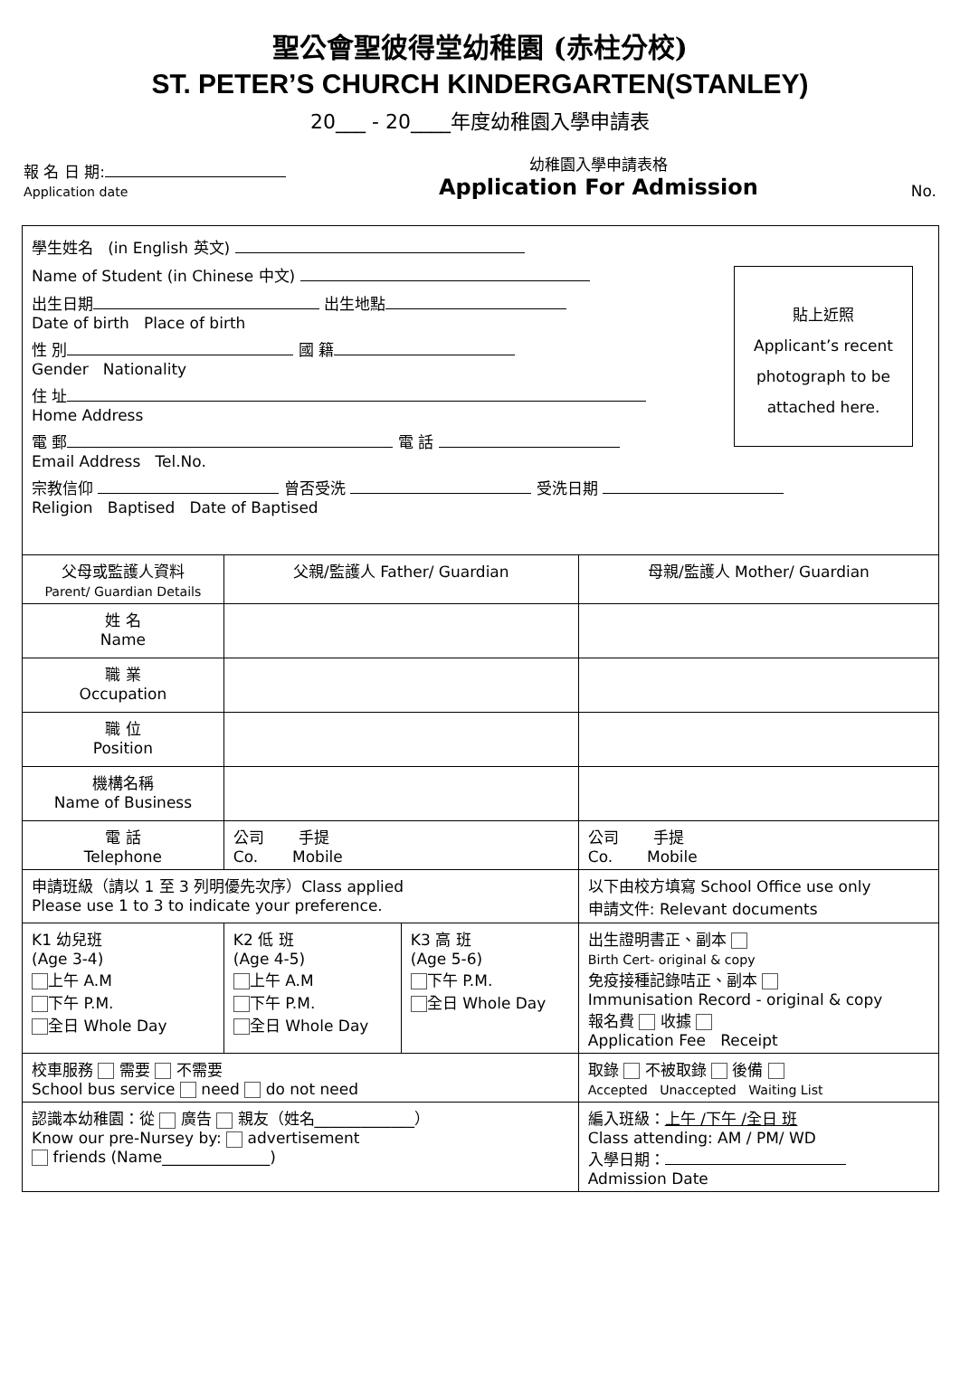聖公會聖彼得堂幼稚園 (赤柱分校)
ST. PETER’S CHURCH KINDERGARTEN(STANLEY)
20___ - 20____年度幼稚園入學申請表
報 名 日 期:
Application date
幼稚園入學申請表格
Application For Admission
No.
| 貼上近照 Applicant’s recent photograph to be attached here. 學生姓名 (in English 英文) Name of Student (in Chinese 中文) 出生日期 出生地點 Date of birth Place of birth 性 別 國 籍 Gender Nationality 住 址 Home Address 電 郵 電 話 Email Address Tel.No. 宗教信仰 曾否受洗 受洗日期 Religion Baptised Date of Baptised | | | |
| 父母或監護人資料 Parent/ Guardian Details | 父親/監護人 Father/ Guardian | | 母親/監護人 Mother/ Guardian |
| 姓 名 Name | | | |
| 職 業 Occupation | | | |
| 職 位 Position | | | |
| 機構名稱 Name of Business | | | |
| 電 話 Telephone | 公司 手提 Co. Mobile | | 公司 手提 Co. Mobile |
| 申請班級（請以 1 至 3 列明優先次序）Class applied Please use 1 to 3 to indicate your preference. | | | 以下由校方填寫 School Office use only 申請文件: Relevant documents |
| K1 幼兒班 (Age 3-4) 上午 A.M 下午 P.M. 全日 Whole Day | K2 低 班 (Age 4-5) 上午 A.M 下午 P.M. 全日 Whole Day | K3 高 班 (Age 5-6) 下午 P.M. 全日 Whole Day | 出生證明書正、副本 Birth Cert- original & copy 免疫接種記錄咭正、副本 Immunisation Record - original & copy 報名費 收據 Application Fee Receipt |
| 校車服務 需要 不需要 School bus service need do not need | | | 取錄 不被取錄 後備 Accepted Unaccepted Waiting List |
| 認識本幼稚園：從 廣告 親友（姓名_____________） Know our pre-Nursey by: advertisement friends (Name______________) | | | 編入班級： 上午 /下午 /全日 班 Class attending: AM / PM/ WD 入學日期： Admission Date |